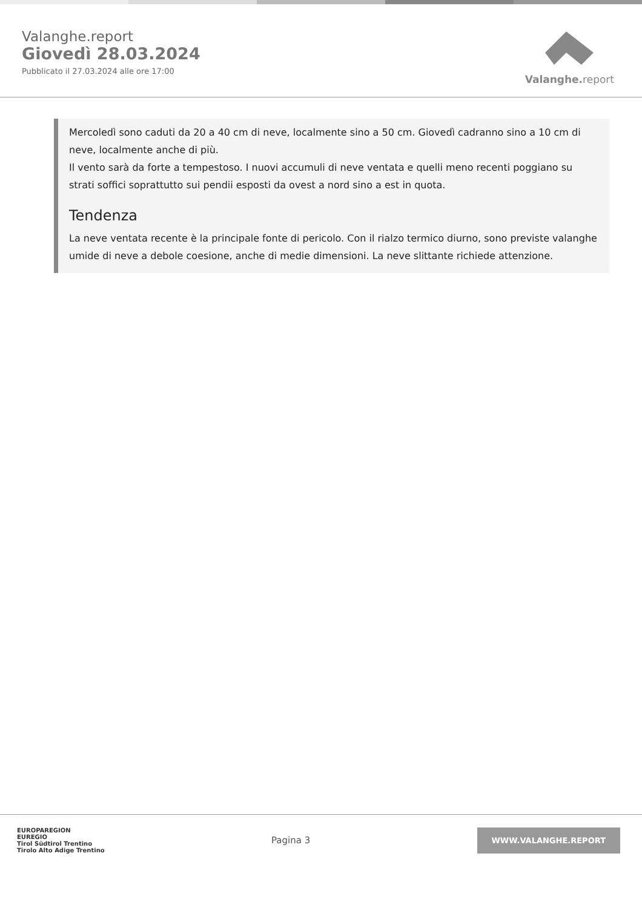Valanghe.report
Giovedì 28.03.2024
Pubblicato il 27.03.2024 alle ore 17:00
Valanghe. report
Mercoledì sono caduti da 20 a 40 cm di neve, localmente sino a 50 cm. Giovedì cadranno sino a 10 cm di neve, localmente anche di più.
Il vento sarà da forte a tempestoso. I nuovi accumuli di neve ventata e quelli meno recenti poggiano su strati soffici soprattutto sui pendii esposti da ovest a nord sino a est in quota.
Tendenza
La neve ventata recente è la principale fonte di pericolo. Con il rialzo termico diurno, sono previste valanghe umide di neve a debole coesione, anche di medie dimensioni. La neve slittante richiede attenzione.
EUROPAREGION
EUREGIO
Tirol Südtirol Trentino
Tirolo Alto Adige Trentino
Pagina 3
WWW.VALANGHE.REPORT